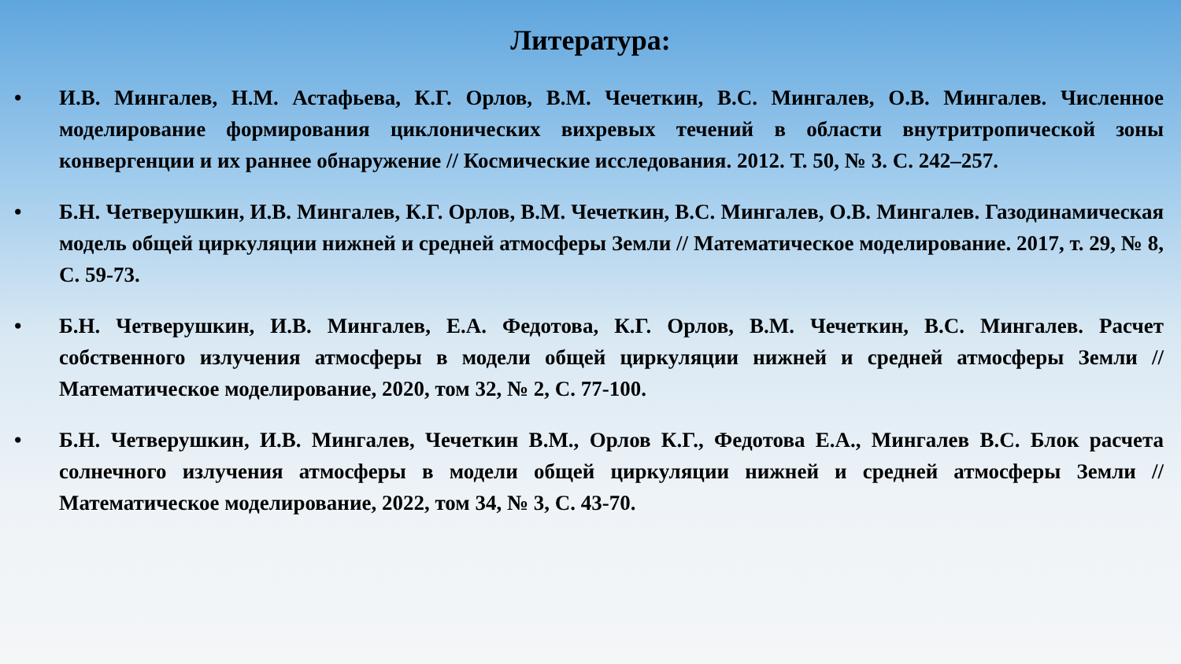Литература:
• И.В. Мингалев, Н.М. Астафьева, К.Г. Орлов, В.М. Чечеткин, В.С. Мингалев, О.В. Мингалев. Численное моделирование формирования циклонических вихревых течений в области внутритропической зоны конвергенции и их раннее обнаружение // Космические исследования. 2012. Т. 50, № 3. С. 242–257.
• Б.Н. Четверушкин, И.В. Мингалев, К.Г. Орлов, В.М. Чечеткин, В.С. Мингалев, О.В. Мингалев. Газодинамическая модель общей циркуляции нижней и средней атмосферы Земли // Математическое моделирование. 2017, т. 29, № 8, С. 59-73.
• Б.Н. Четверушкин, И.В. Мингалев, Е.А. Федотова, К.Г. Орлов, В.М. Чечеткин, В.С. Мингалев. Расчет собственного излучения атмосферы в модели общей циркуляции нижней и средней атмосферы Земли // Математическое моделирование, 2020, том 32, № 2, С. 77-100.
• Б.Н. Четверушкин, И.В. Мингалев, Чечеткин В.М., Орлов К.Г., Федотова Е.А., Мингалев В.С. Блок расчета солнечного излучения атмосферы в модели общей циркуляции нижней и средней атмосферы Земли // Математическое моделирование, 2022, том 34, № 3, С. 43-70.